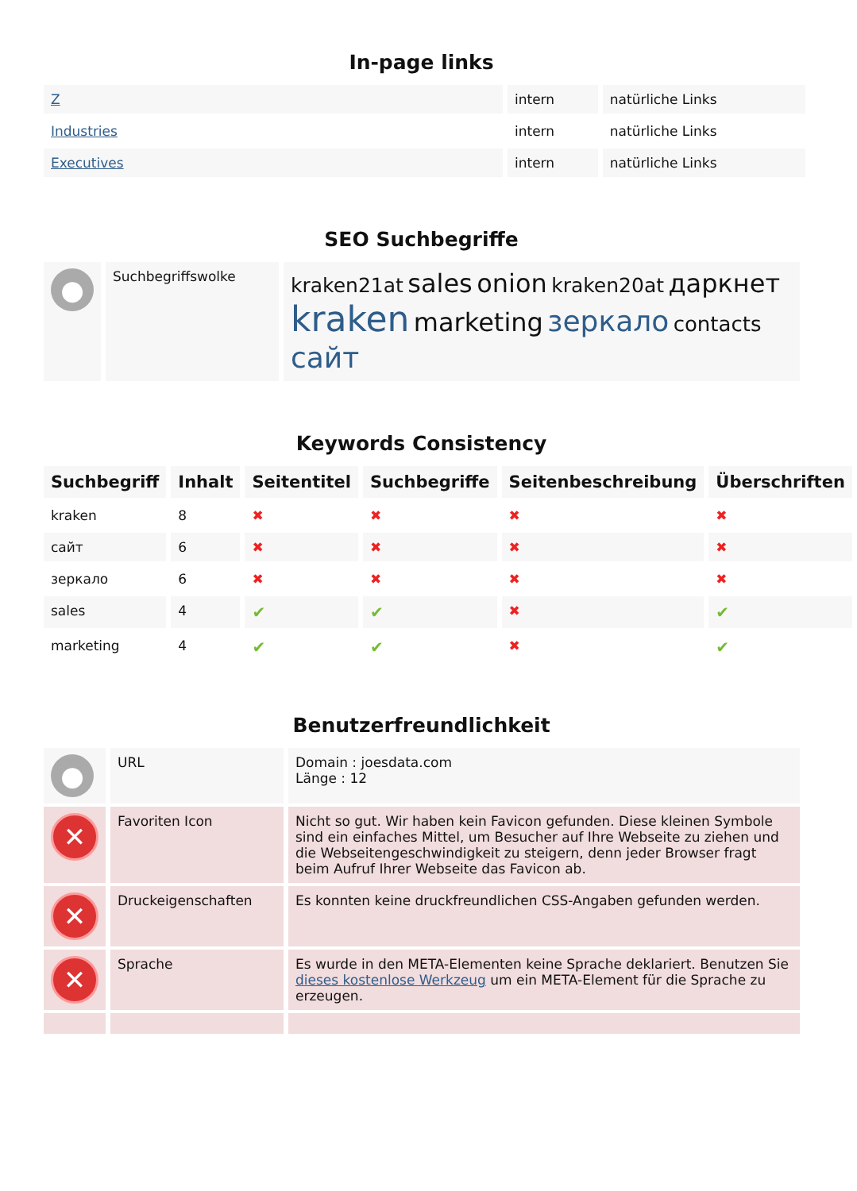In-page links
| Z | intern | natürliche Links |
| Industries | intern | natürliche Links |
| Executives | intern | natürliche Links |
SEO Suchbegriffe
| ● | Suchbegriffswolke | kraken21at sales onion kraken20at даркнет kraken marketing зеркало contacts сайт |
Keywords Consistency
| Suchbegriff | Inhalt | Seitentitel | Suchbegriffe | Seitenbeschreibung | Überschriften |
| --- | --- | --- | --- | --- | --- |
| kraken | 8 | ✖ | ✖ | ✖ | ✖ |
| сайт | 6 | ✖ | ✖ | ✖ | ✖ |
| зеркало | 6 | ✖ | ✖ | ✖ | ✖ |
| sales | 4 | ✔ | ✔ | ✖ | ✔ |
| marketing | 4 | ✔ | ✔ | ✖ | ✔ |
Benutzerfreundlichkeit
| ● | URL | Domain : joesdata.com Länge : 12 |
| ✕ | Favoriten Icon | Nicht so gut. Wir haben kein Favicon gefunden. Diese kleinen Symbole sind ein einfaches Mittel, um Besucher auf Ihre Webseite zu ziehen und die Webseitengeschwindigkeit zu steigern, denn jeder Browser fragt beim Aufruf Ihrer Webseite das Favicon ab. |
| ✕ | Druckeigenschaften | Es konnten keine druckfreundlichen CSS-Angaben gefunden werden. |
| ✕ | Sprache | Es wurde in den META-Elementen keine Sprache deklariert. Benutzen Sie dieses kostenlose Werkzeug um ein META-Element für die Sprache zu erzeugen. |